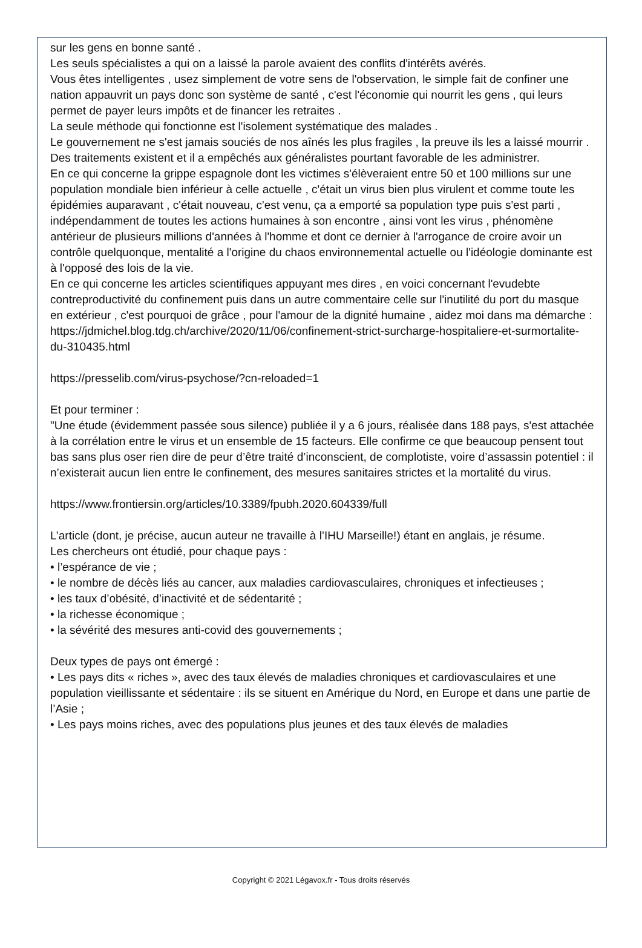sur les gens en bonne santé .
Les seuls spécialistes a qui on a laissé la parole avaient des conflits d'intérêts avérés.
Vous êtes intelligentes , usez simplement de votre sens de l'observation, le simple fait de confiner une nation appauvrit un pays donc son système de santé , c'est l'économie qui nourrit les gens , qui leurs permet de payer leurs impôts et de financer les retraites .
La seule méthode qui fonctionne est l'isolement systématique des malades .
Le gouvernement ne s'est jamais souciés de nos aînés les plus fragiles , la preuve ils les a laissé mourrir .
Des traitements existent et il a empêchés aux généralistes pourtant favorable de les administrer.
En ce qui concerne la grippe espagnole dont les victimes s'élèveraient entre 50 et 100 millions sur une population mondiale bien inférieur à celle actuelle , c'était un virus bien plus virulent et comme toute les épidémies auparavant , c'était nouveau, c'est venu, ça a emporté sa population type puis s'est parti , indépendamment de toutes les actions humaines à son encontre , ainsi vont les virus , phénomène antérieur de plusieurs millions d'années à l'homme et dont ce dernier à l'arrogance de croire avoir un contrôle quelquonque, mentalité a l'origine du chaos environnemental actuelle ou l'idéologie dominante est à l'opposé des lois de la vie.
En ce qui concerne les articles scientifiques appuyant mes dires , en voici concernant l'evudebte contreproductivité du confinement puis dans un autre commentaire celle sur l'inutilité du port du masque en extérieur , c'est pourquoi de grâce , pour l'amour de la dignité humaine , aidez moi dans ma démarche :
https://jdmichel.blog.tdg.ch/archive/2020/11/06/confinement-strict-surcharge-hospitaliere-et-surmortalite-du-310435.html
https://presselib.com/virus-psychose/?cn-reloaded=1
Et pour terminer :
"Une étude (évidemment passée sous silence) publiée il y a 6 jours, réalisée dans 188 pays, s'est attachée à la corrélation entre le virus et un ensemble de 15 facteurs. Elle confirme ce que beaucoup pensent tout bas sans plus oser rien dire de peur d’être traité d’inconscient, de complotiste, voire d’assassin potentiel : il n’existerait aucun lien entre le confinement, des mesures sanitaires strictes et la mortalité du virus.
https://www.frontiersin.org/articles/10.3389/fpubh.2020.604339/full
L’article (dont, je précise, aucun auteur ne travaille à l’IHU Marseille!) étant en anglais, je résume.
Les chercheurs ont étudié, pour chaque pays :
• l’espérance de vie ;
• le nombre de décès liés au cancer, aux maladies cardiovasculaires, chroniques et infectieuses ;
• les taux d’obésité, d’inactivité et de sédentarité ;
• la richesse économique ;
• la sévérité des mesures anti-covid des gouvernements ;
Deux types de pays ont émergé :
• Les pays dits « riches », avec des taux élevés de maladies chroniques et cardiovasculaires et une population vieillissante et sédentaire : ils se situent en Amérique du Nord, en Europe et dans une partie de l’Asie ;
• Les pays moins riches, avec des populations plus jeunes et des taux élevés de maladies
Copyright © 2021 Légavox.fr - Tous droits réservés